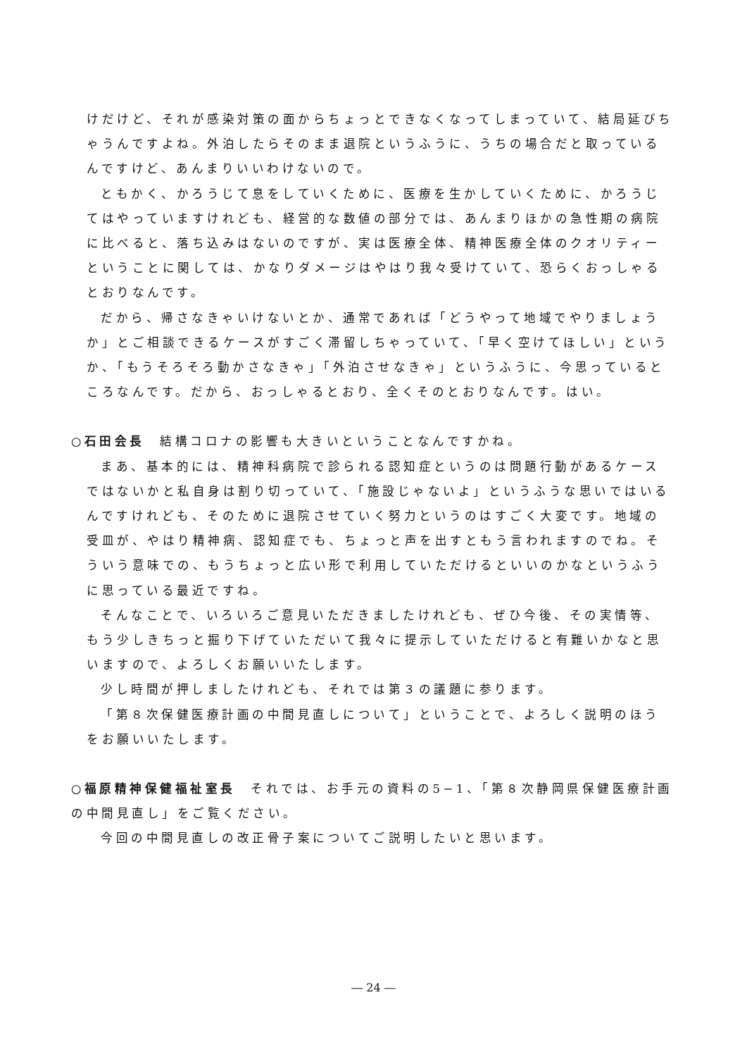けだけど、それが感染対策の面からちょっとできなくなってしまっていて、結局延びちゃうんですよね。外泊したらそのまま退院というふうに、うちの場合だと取っているんですけど、あんまりいいわけないので。
ともかく、かろうじて息をしていくために、医療を生かしていくために、かろうじてはやっていますけれども、経営的な数値の部分では、あんまりほかの急性期の病院に比べると、落ち込みはないのですが、実は医療全体、精神医療全体のクオリティーということに関しては、かなりダメージはやはり我々受けていて、恐らくおっしゃるとおりなんです。
だから、帰さなきゃいけないとか、通常であれば「どうやって地域でやりましょうか」とご相談できるケースがすごく滞留しちゃっていて、「早く空けてほしい」というか、「もうそろそろ動かさなきゃ」「外泊させなきゃ」というふうに、今思っているところなんです。だから、おっしゃるとおり、全くそのとおりなんです。はい。
○石田会長　結構コロナの影響も大きいということなんですかね。
まあ、基本的には、精神科病院で診られる認知症というのは問題行動があるケースではないかと私自身は割り切っていて、「施設じゃないよ」というふうな思いではいるんですけれども、そのために退院させていく努力というのはすごく大変です。地域の受皿が、やはり精神病、認知症でも、ちょっと声を出すともう言われますのでね。そういう意味での、もうちょっと広い形で利用していただけるといいのかなというふうに思っている最近ですね。
そんなことで、いろいろご意見いただきましたけれども、ぜひ今後、その実情等、もう少しきちっと掘り下げていただいて我々に提示していただけると有難いかなと思いますので、よろしくお願いいたします。
少し時間が押しましたけれども、それでは第３の議題に参ります。
「第８次保健医療計画の中間見直しについて」ということで、よろしく説明のほうをお願いいたします。
○福原精神保健福祉室長　それでは、お手元の資料の5−1、「第８次静岡県保健医療計画の中間見直し」をご覧ください。
今回の中間見直しの改正骨子案についてご説明したいと思います。
― 24 ―